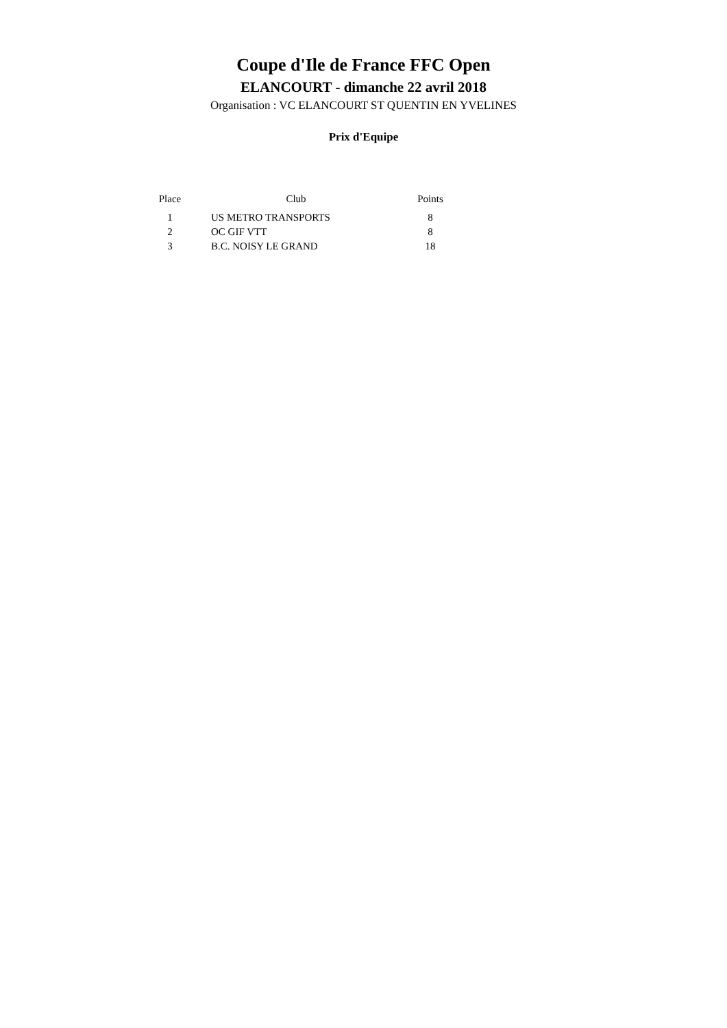Coupe d'Ile de France FFC Open
ELANCOURT - dimanche 22 avril 2018
Organisation : VC ELANCOURT ST QUENTIN EN YVELINES
Prix d'Equipe
| Place | Club | Points |
| --- | --- | --- |
| 1 | US METRO TRANSPORTS | 8 |
| 2 | OC GIF VTT | 8 |
| 3 | B.C. NOISY LE GRAND | 18 |